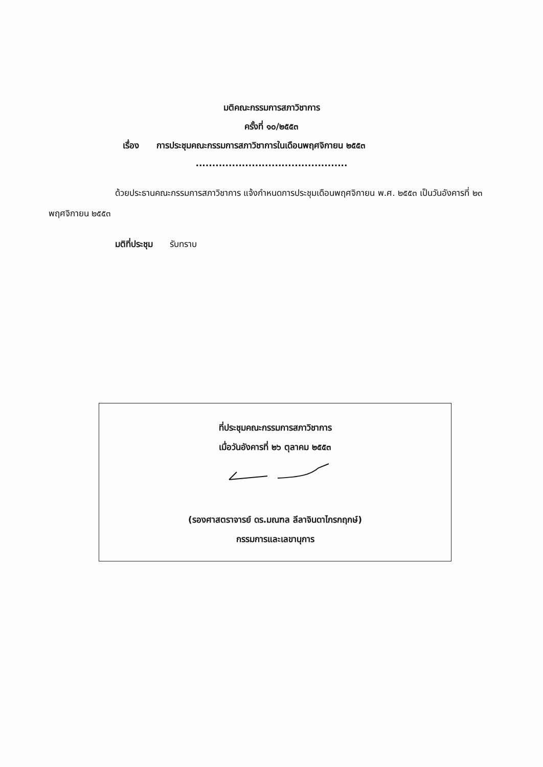มติคณะกรรมการสภาวิชาการ
ครั้งที่ ๑๐/๒๕๕๓
เรื่อง การประชุมคณะกรรมการสภาวิชาการในเดือนพฤศจิกายน ๒๕๕๓
..............................................
ด้วยประธานคณะกรรมการสภาวิชาการ แจ้งกำหนดการประชุมเดือนพฤศจิกายน พ.ศ. ๒๕๕๓ เป็นวันอังคารที่ ๒๓ พฤศจิกายน ๒๕๕๓
มติที่ประชุม รับทราบ
ที่ประชุมคณะกรรมการสภาวิชาการ
เมื่อวันอังคารที่ ๒๖ ตุลาคม ๒๕๕๓
(รองศาสตราจารย์ ดร.มณฑล ลีลาจินดาไกรกฤกษ์)
กรรมการและเลขานุการ